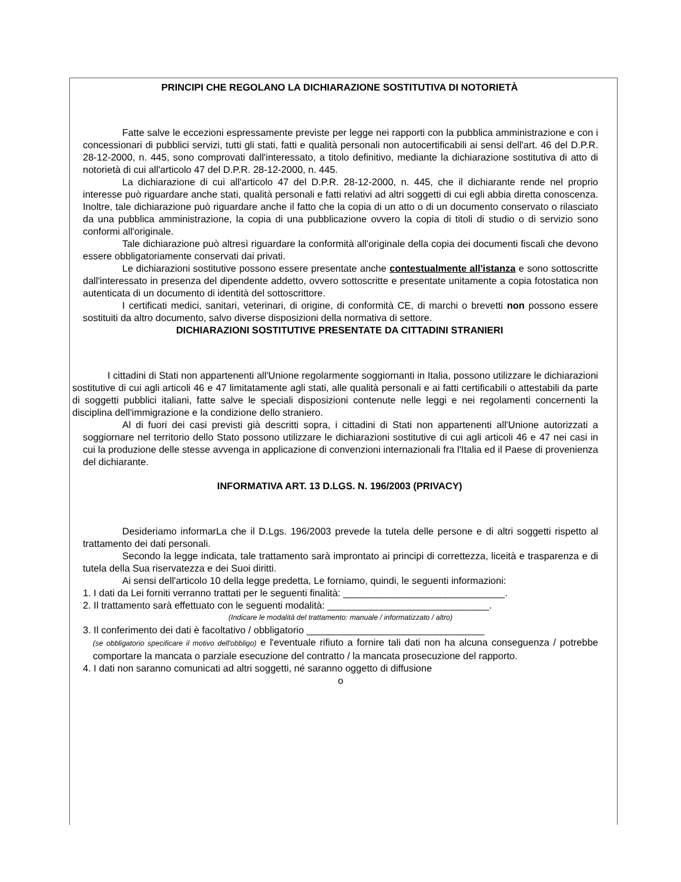PRINCIPI CHE REGOLANO LA DICHIARAZIONE SOSTITUTIVA DI NOTORIETÀ
Fatte salve le eccezioni espressamente previste per legge nei rapporti con la pubblica amministrazione e con i concessionari di pubblici servizi, tutti gli stati, fatti e qualità personali non autocertificabili ai sensi dell'art. 46 del D.P.R. 28-12-2000, n. 445, sono comprovati dall'interessato, a titolo definitivo, mediante la dichiarazione sostitutiva di atto di notorietà di cui all'articolo 47 del D.P.R. 28-12-2000, n. 445.
La dichiarazione di cui all'articolo 47 del D.P.R. 28-12-2000, n. 445, che il dichiarante rende nel proprio interesse può riguardare anche stati, qualità personali e fatti relativi ad altri soggetti di cui egli abbia diretta conoscenza. Inoltre, tale dichiarazione può riguardare anche il fatto che la copia di un atto o di un documento conservato o rilasciato da una pubblica amministrazione, la copia di una pubblicazione ovvero la copia di titoli di studio o di servizio sono conformi all'originale.
Tale dichiarazione può altresì riguardare la conformità all'originale della copia dei documenti fiscali che devono essere obbligatoriamente conservati dai privati.
Le dichiarazioni sostitutive possono essere presentate anche contestualmente all'istanza e sono sottoscritte dall'interessato in presenza del dipendente addetto, ovvero sottoscritte e presentate unitamente a copia fotostatica non autenticata di un documento di identità del sottoscrittore.
I certificati medici, sanitari, veterinari, di origine, di conformità CE, di marchi o brevetti non possono essere sostituiti da altro documento, salvo diverse disposizioni della normativa di settore.
DICHIARAZIONI SOSTITUTIVE PRESENTATE DA CITTADINI STRANIERI
I cittadini di Stati non appartenenti all'Unione regolarmente soggiornanti in Italia, possono utilizzare le dichiarazioni sostitutive di cui agli articoli 46 e 47 limitatamente agli stati, alle qualità personali e ai fatti certificabili o attestabili da parte di soggetti pubblici italiani, fatte salve le speciali disposizioni contenute nelle leggi e nei regolamenti concernenti la disciplina dell'immigrazione e la condizione dello straniero.
Al di fuori dei casi previsti già descritti sopra, i cittadini di Stati non appartenenti all'Unione autorizzati a soggiornare nel territorio dello Stato possono utilizzare le dichiarazioni sostitutive di cui agli articoli 46 e 47 nei casi in cui la produzione delle stesse avvenga in applicazione di convenzioni internazionali fra l'Italia ed il Paese di provenienza del dichiarante.
INFORMATIVA ART. 13 D.LGS. N. 196/2003 (PRIVACY)
Desideriamo informarLa che il D.Lgs. 196/2003 prevede la tutela delle persone e di altri soggetti rispetto al trattamento dei dati personali.
Secondo la legge indicata, tale trattamento sarà improntato ai principi di correttezza, liceità e trasparenza e di tutela della Sua riservatezza e dei Suoi diritti.
Ai sensi dell'articolo 10 della legge predetta, Le forniamo, quindi, le seguenti informazioni:
1. I dati da Lei forniti verranno trattati per le seguenti finalità: ______________________________.
2. Il trattamento sarà effettuato con le seguenti modalità: ______________________________.
(Indicare le modalità del trattamento: manuale / informatizzato / altro)
3. Il conferimento dei dati è facoltativo / obbligatorio _________________________________
(se obbligatorio specificare il motivo dell'obbligo) e l'eventuale rifiuto a fornire tali dati non ha alcuna conseguenza / potrebbe comportare la mancata o parziale esecuzione del contratto / la mancata prosecuzione del rapporto.
4. I dati non saranno comunicati ad altri soggetti, né saranno oggetto di diffusione
o